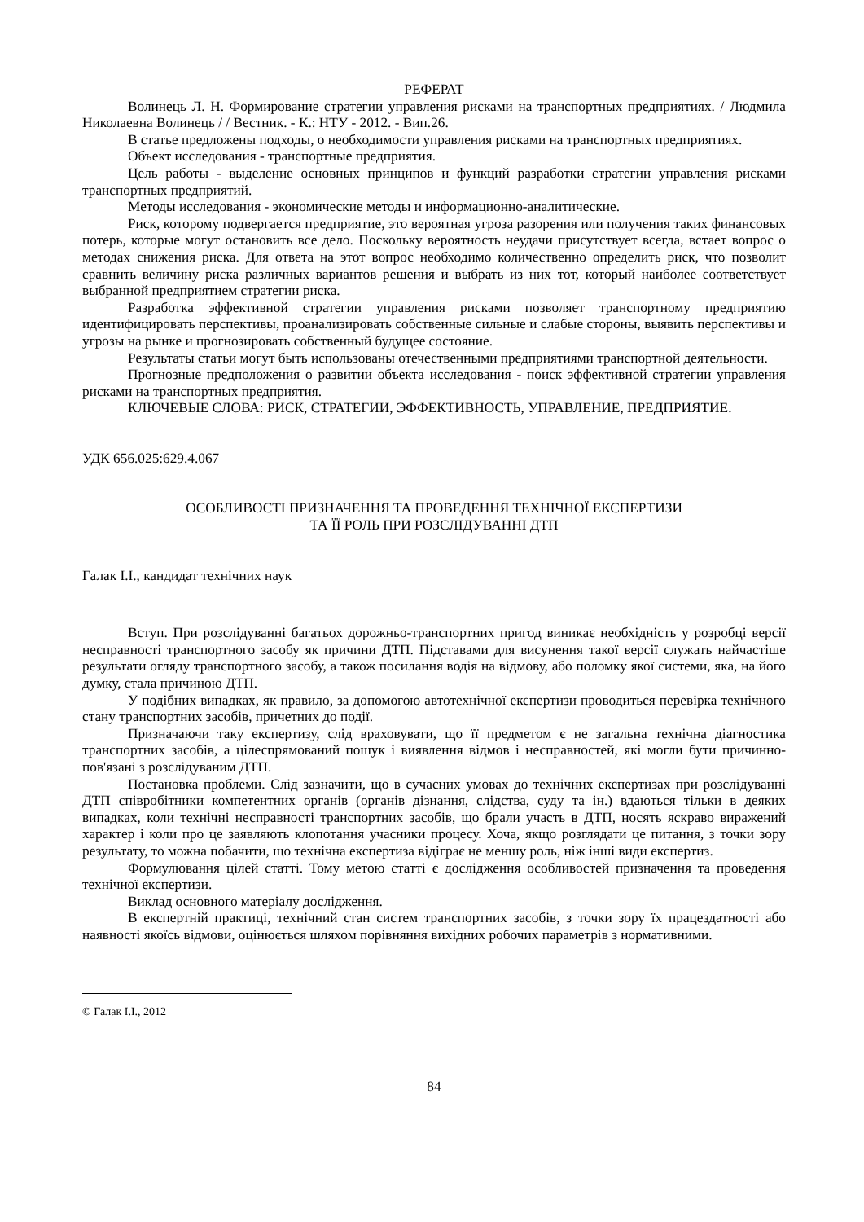РЕФЕРАТ
Волинець Л. Н. Формирование стратегии управления рисками на транспортных предприятиях. / Людмила Николаевна Волинець / / Вестник. - К.: НТУ - 2012. - Вип.26.
В статье предложены подходы, о необходимости управления рисками на транспортных предприятиях.
Объект исследования - транспортные предприятия.
Цель работы - выделение основных принципов и функций разработки стратегии управления рисками транспортных предприятий.
Методы исследования - экономические методы и информационно-аналитические.
Риск, которому подвергается предприятие, это вероятная угроза разорения или получения таких финансовых потерь, которые могут остановить все дело. Поскольку вероятность неудачи присутствует всегда, встает вопрос о методах снижения риска. Для ответа на этот вопрос необходимо количественно определить риск, что позволит сравнить величину риска различных вариантов решения и выбрать из них тот, который наиболее соответствует выбранной предприятием стратегии риска.
Разработка эффективной стратегии управления рисками позволяет транспортному предприятию идентифицировать перспективы, проанализировать собственные сильные и слабые стороны, выявить перспективы и угрозы на рынке и прогнозировать собственный будущее состояние.
Результаты статьи могут быть использованы отечественными предприятиями транспортной деятельности.
Прогнозные предположения о развитии объекта исследования - поиск эффективной стратегии управления рисками на транспортных предприятия.
КЛЮЧЕВЫЕ СЛОВА: РИСК, СТРАТЕГИИ, ЭФФЕКТИВНОСТЬ, УПРАВЛЕНИЕ, ПРЕДПРИЯТИЕ.
УДК 656.025:629.4.067
ОСОБЛИВОСТІ ПРИЗНАЧЕННЯ ТА ПРОВЕДЕННЯ ТЕХНІЧНОЇ ЕКСПЕРТИЗИ
ТА ЇЇ РОЛЬ ПРИ РОЗСЛІДУВАННІ ДТП
Галак І.І., кандидат технічних наук
Вступ. При розслідуванні багатьох дорожньо-транспортних пригод виникає необхідність у розробці версії несправності транспортного засобу як причини ДТП. Підставами для висунення такої версії служать найчастіше результати огляду транспортного засобу, а також посилання водія на відмову, або поломку якої системи, яка, на його думку, стала причиною ДТП.
У подібних випадках, як правило, за допомогою автотехнічної експертизи проводиться перевірка технічного стану транспортних засобів, причетних до події.
Призначаючи таку експертизу, слід враховувати, що її предметом є не загальна технічна діагностика транспортних засобів, а цілеспрямований пошук і виявлення відмов і несправностей, які могли бути причинно-пов'язані з розслідуваним ДТП.
Постановка проблеми. Слід зазначити, що в сучасних умовах до технічних експертизах при розслідуванні ДТП співробітники компетентних органів (органів дізнання, слідства, суду та ін.) вдаються тільки в деяких випадках, коли технічні несправності транспортних засобів, що брали участь в ДТП, носять яскраво виражений характер і коли про це заявляють клопотання учасники процесу. Хоча, якщо розглядати це питання, з точки зору результату, то можна побачити, що технічна експертиза відіграє не меншу роль, ніж інші види експертиз.
Формулювання цілей статті. Тому метою статті є дослідження особливостей призначення та проведення технічної експертизи.
Виклад основного матеріалу дослідження.
В експертній практиці, технічний стан систем транспортних засобів, з точки зору їх працездатності або наявності якоїсь відмови, оцінюється шляхом порівняння вихідних робочих параметрів з нормативними.
© Галак І.І., 2012
84